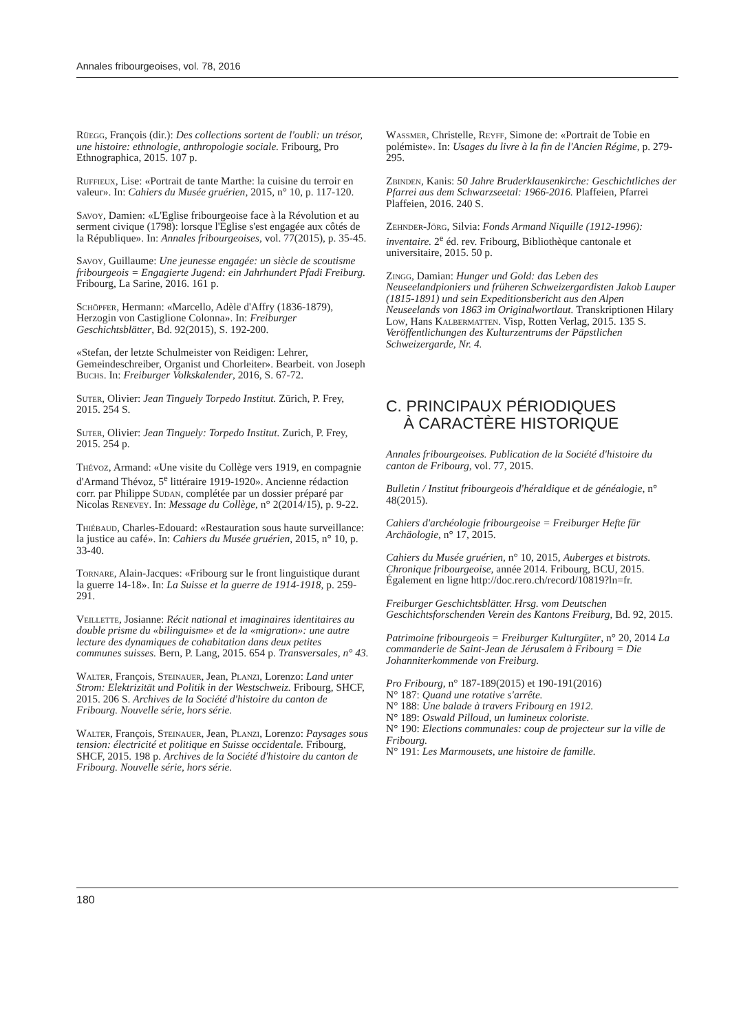Annales fribourgeoises, vol. 78, 2016
Rüegg, François (dir.): Des collections sortent de l'oubli: un trésor, une histoire: ethnologie, anthropologie sociale. Fribourg, Pro Ethnographica, 2015. 107 p.
Ruffieux, Lise: «Portrait de tante Marthe: la cuisine du terroir en valeur». In: Cahiers du Musée gruérien, 2015, n° 10, p. 117-120.
Savoy, Damien: «L'Eglise fribourgeoise face à la Révolution et au serment civique (1798): lorsque l'Eglise s'est engagée aux côtés de la République». In: Annales fribourgeoises, vol. 77(2015), p. 35-45.
Savoy, Guillaume: Une jeunesse engagée: un siècle de scoutisme fribourgeois = Engagierte Jugend: ein Jahrhundert Pfadi Freiburg. Fribourg, La Sarine, 2016. 161 p.
Schöpfer, Hermann: «Marcello, Adèle d'Affry (1836-1879), Herzogin von Castiglione Colonna». In: Freiburger Geschichtsblätter, Bd. 92(2015), S. 192-200.
«Stefan, der letzte Schulmeister von Reidigen: Lehrer, Gemeindeschreiber, Organist und Chorleiter». Bearbeit. von Joseph Buchs. In: Freiburger Volkskalender, 2016, S. 67-72.
Suter, Olivier: Jean Tinguely Torpedo Institut. Zürich, P. Frey, 2015. 254 S.
Suter, Olivier: Jean Tinguely: Torpedo Institut. Zurich, P. Frey, 2015. 254 p.
Thévoz, Armand: «Une visite du Collège vers 1919, en compagnie d'Armand Thévoz, 5<sup>e</sup> littéraire 1919-1920». Ancienne rédaction corr. par Philippe Sudan, complétée par un dossier préparé par Nicolas Renevey. In: Message du Collège, n° 2(2014/15), p. 9-22.
Thiébaud, Charles-Edouard: «Restauration sous haute surveillance: la justice au café». In: Cahiers du Musée gruérien, 2015, n° 10, p. 33-40.
Tornare, Alain-Jacques: «Fribourg sur le front linguistique durant la guerre 14-18». In: La Suisse et la guerre de 1914-1918, p. 259-291.
Veillette, Josianne: Récit national et imaginaires identitaires au double prisme du «bilinguisme» et de la «migration»: une autre lecture des dynamiques de cohabitation dans deux petites communes suisses. Bern, P. Lang, 2015. 654 p. Transversales, n° 43.
Walter, François, Steinauer, Jean, Planzi, Lorenzo: Land unter Strom: Elektrizität und Politik in der Westschweiz. Fribourg, SHCF, 2015. 206 S. Archives de la Société d'histoire du canton de Fribourg. Nouvelle série, hors série.
Walter, François, Steinauer, Jean, Planzi, Lorenzo: Paysages sous tension: électricité et politique en Suisse occidentale. Fribourg, SHCF, 2015. 198 p. Archives de la Société d'histoire du canton de Fribourg. Nouvelle série, hors série.
Wassmer, Christelle, Reyff, Simone de: «Portrait de Tobie en polémiste». In: Usages du livre à la fin de l'Ancien Régime, p. 279-295.
Zbinden, Kanis: 50 Jahre Bruderklausenkirche: Geschichtliches der Pfarrei aus dem Schwarzseetal: 1966-2016. Plaffeien, Pfarrei Plaffeien, 2016. 240 S.
Zehnder-Jörg, Silvia: Fonds Armand Niquille (1912-1996): inventaire. 2<sup>e</sup> éd. rev. Fribourg, Bibliothèque cantonale et universitaire, 2015. 50 p.
Zingg, Damian: Hunger und Gold: das Leben des Neuseelandpioniers und früheren Schweizergardisten Jakob Lauper (1815-1891) und sein Expeditionsbericht aus den Alpen Neuseelands von 1863 im Originalwortlaut. Transkriptionen Hilary Low, Hans Kalbermatten. Visp, Rotten Verlag, 2015. 135 S. Veröffentlichungen des Kulturzentrums der Päpstlichen Schweizergarde, Nr. 4.
C. PRINCIPAUX PÉRIODIQUES
À CARACTÈRE HISTORIQUE
Annales fribourgeoises. Publication de la Société d'histoire du canton de Fribourg, vol. 77, 2015.
Bulletin / Institut fribourgeois d'héraldique et de généalogie, n° 48(2015).
Cahiers d'archéologie fribourgeoise = Freiburger Hefte für Archäologie, n° 17, 2015.
Cahiers du Musée gruérien, n° 10, 2015, Auberges et bistrots. Chronique fribourgeoise, année 2014. Fribourg, BCU, 2015. Également en ligne http://doc.rero.ch/record/10819?ln=fr.
Freiburger Geschichtsblätter. Hrsg. vom Deutschen Geschichtsforschenden Verein des Kantons Freiburg, Bd. 92, 2015.
Patrimoine fribourgeois = Freiburger Kulturgüter, n° 20, 2014 La commanderie de Saint-Jean de Jérusalem à Fribourg = Die Johanniterkommende von Freiburg.
Pro Fribourg, n° 187-189(2015) et 190-191(2016)
N° 187: Quand une rotative s'arrête.
N° 188: Une balade à travers Fribourg en 1912.
N° 189: Oswald Pilloud, un lumineux coloriste.
N° 190: Elections communales: coup de projecteur sur la ville de Fribourg.
N° 191: Les Marmousets, une histoire de famille.
180